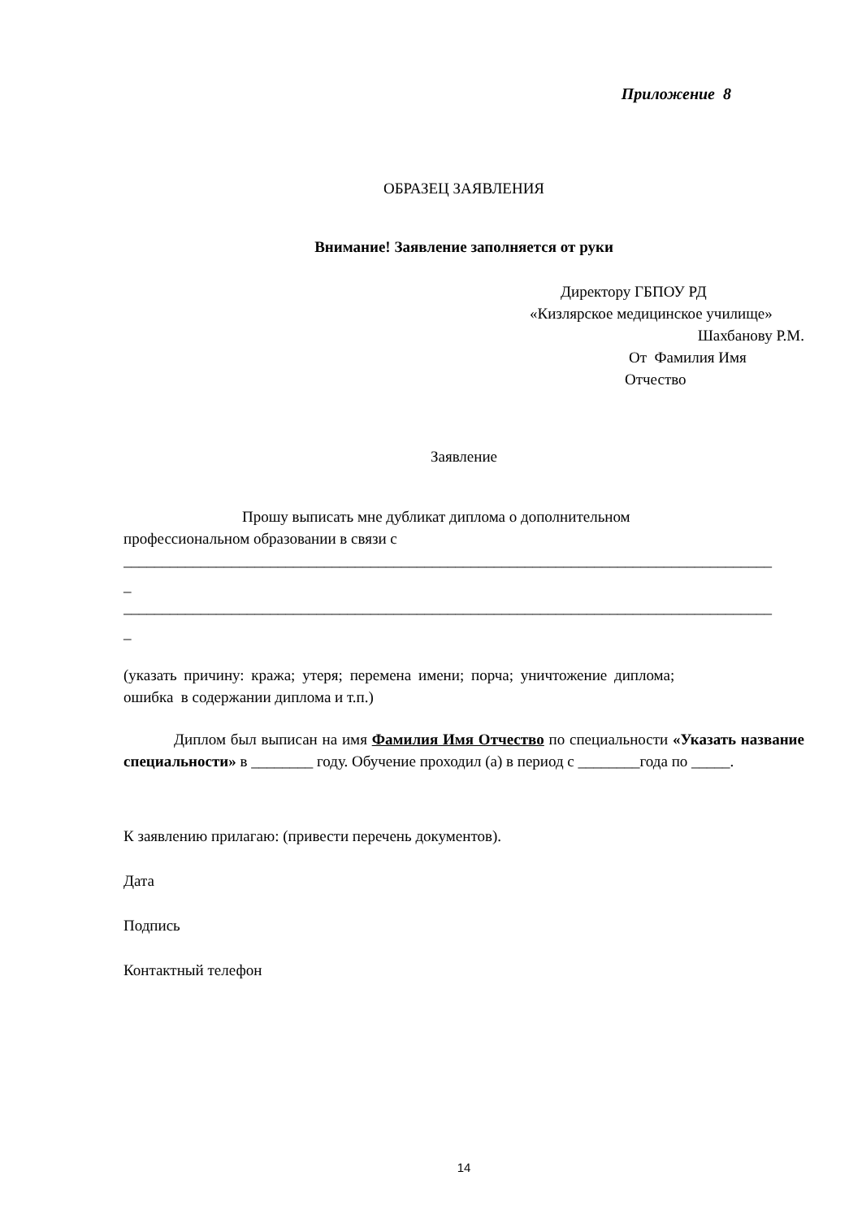Приложение 8
ОБРАЗЕЦ ЗАЯВЛЕНИЯ
Внимание! Заявление заполняется от руки
Директору ГБПОУ РД
«Кизлярское медицинское училище»
Шахбанову Р.М.
От Фамилия Имя
Отчество
Заявление
Прошу выписать мне дубликат диплома о дополнительном
профессиональном образовании в связи с
____________________________________________________________________________________
_
____________________________________________________________________________________
_
(указать причину: кража; утеря; перемена имени; порча; уничтожение диплома;
ошибка в содержании диплома и т.п.)
Диплом был выписан на имя Фамилия Имя Отчество по специальности «Указать название специальности» в ________ году. Обучение проходил (а) в период с ________года по _____.
К заявлению прилагаю: (привести перечень документов).
Дата
Подпись
Контактный телефон
14